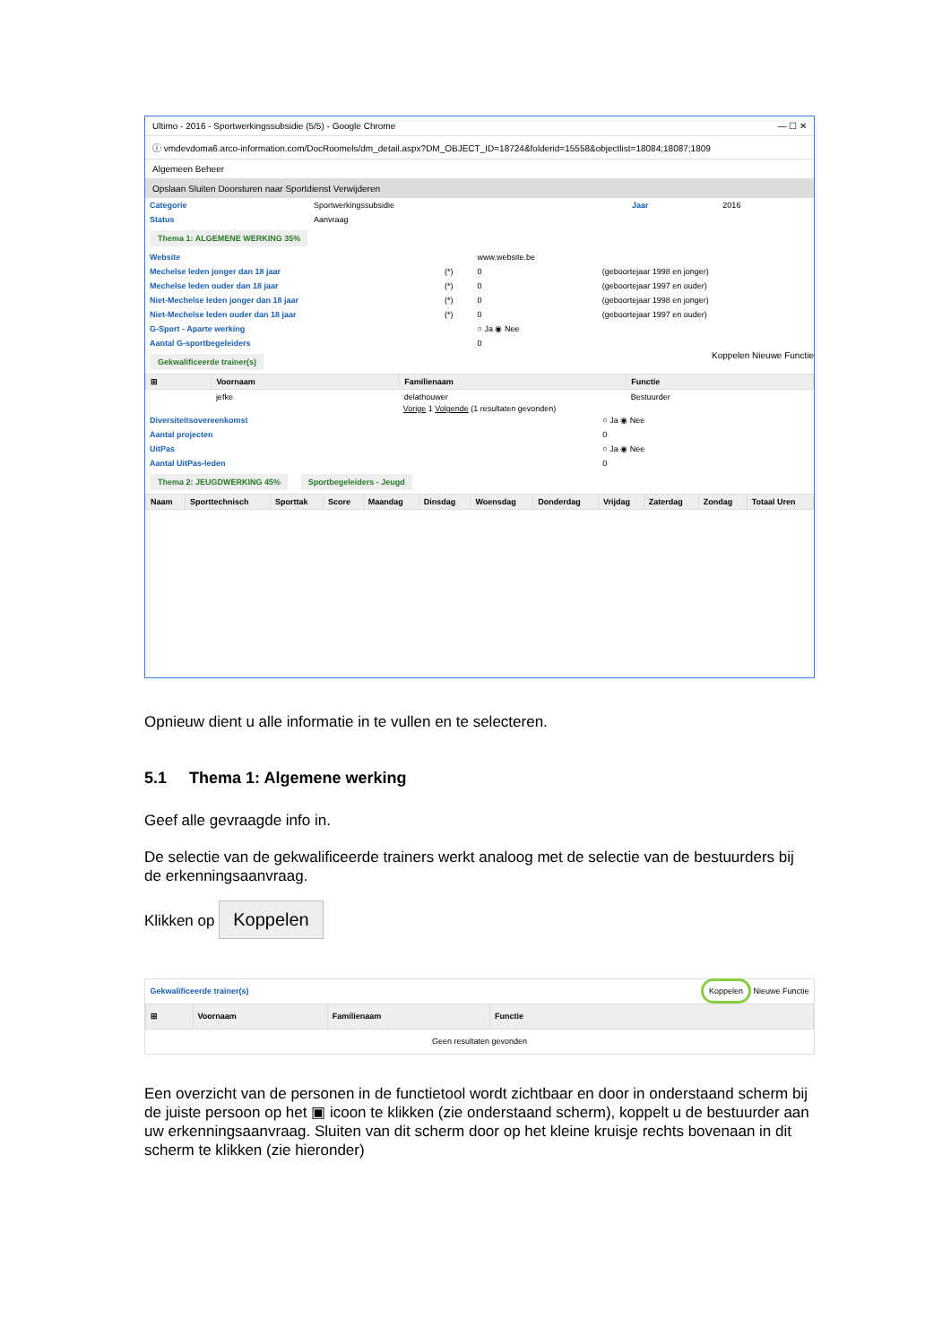Ultimo - 2016 - Sportwerkingssubsidie (5/5) - Google Chrome — ☐ ✕
ⓘ vmdevdoma6.arco-information.com/DocRoomels/dm_detail.aspx?DM_OBJECT_ID=18724&folderid=15558&objectlist=18084;18087;1809
Algemeen Beheer
Opslaan Sluiten Doorsturen naar Sportdienst Verwijderen
| Categorie | Sportwerkingssubsidie | Jaar | 2016 |
| Status | Aanvraag | | |
Thema 1: ALGEMENE WERKING 35%
| Website | | www.website.be | |
| Mechelse leden jonger dan 18 jaar | (*) | 0 | (geboortejaar 1998 en jonger) |
| Mechelse leden ouder dan 18 jaar | (*) | 0 | (geboortejaar 1997 en ouder) |
| Niet-Mechelse leden jonger dan 18 jaar | (*) | 0 | (geboortejaar 1998 en jonger) |
| Niet-Mechelse leden ouder dan 18 jaar | (*) | 0 | (geboortejaar 1997 en ouder) |
| G-Sport - Aparte werking | | ○ Ja ◉ Nee | |
| Aantal G-sportbegeleiders | | 0 | |
Gekwalificeerde trainer(s)
Koppelen Nieuwe Functie
| ⊞ | Voornaam | Familienaam | Functie |
| --- | --- | --- | --- |
| | jefke | delathouwer | Bestuurder |
Vorige 1 Volgende (1 resultaten gevonden)
| Diversiteitsovereenkomst | ○ Ja ◉ Nee |
| Aantal projecten | 0 |
| UitPas | ○ Ja ◉ Nee |
| Aantal UitPas-leden | 0 |
Thema 2: JEUGDWERKING 45% Sportbegeleiders - Jeugd
| Naam | Sporttechnisch | Sporttak | Score | Maandag | Dinsdag | Woensdag | Donderdag | Vrijdag | Zaterdag | Zondag | Totaal Uren |
| --- | --- | --- | --- | --- | --- | --- | --- | --- | --- | --- | --- |
Opnieuw dient u alle informatie in te vullen en te selecteren.
5.1 Thema 1: Algemene werking
Geef alle gevraagde info in.
De selectie van de gekwalificeerde trainers werkt analoog met de selectie van de bestuurders bij de erkenningsaanvraag.
Klikken op Koppelen
| Gekwalificeerde trainer(s) | | | Koppelen Nieuwe Functie |
| ⊞ | Voornaam | Familienaam | Functie |
| Geen resultaten gevonden | | | |
Een overzicht van de personen in de functietool wordt zichtbaar en door in onderstaand scherm bij de juiste persoon op het ▣ icoon te klikken (zie onderstaand scherm), koppelt u de bestuurder aan uw erkenningsaanvraag. Sluiten van dit scherm door op het kleine kruisje rechts bovenaan in dit scherm te klikken (zie hieronder)